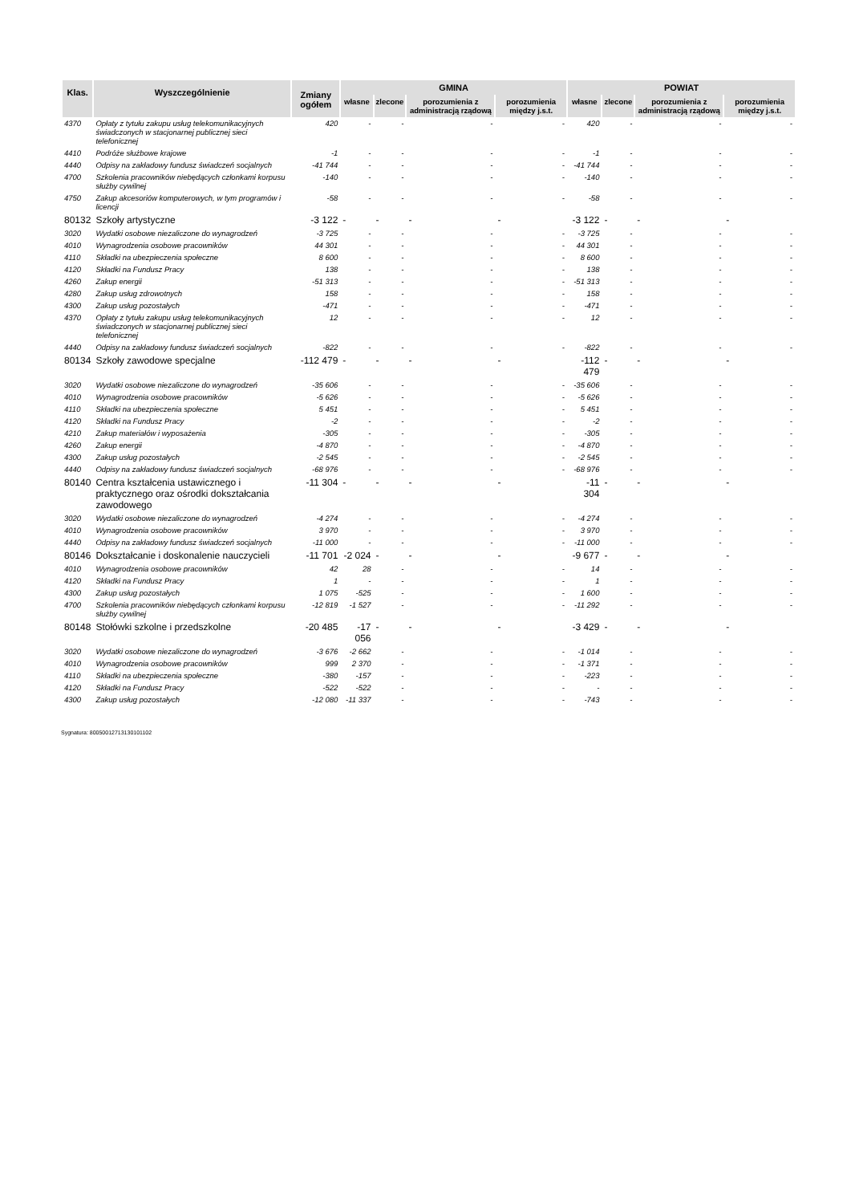| Klas. | Wyszczególnienie | Zmiany ogółem | GMINA | | | | POWIAT | | | |
| --- | --- | --- | --- | --- | --- | --- | --- | --- | --- | --- |
| | | | własne | zlecone | porozumienia z administracją rządową | porozumienia między j.s.t. | własne | zlecone | porozumienia z administracją rządową | porozumienia między j.s.t. |
| 4370 | Opłaty z tytułu zakupu usług telekomunikacyjnych świadczonych w stacjonarnej publicznej sieci telefonicznej | 420 | - | - | - | - | 420 | - | - | - |
| 4410 | Podróże służbowe krajowe | -1 | - | - | - | - | -1 | - | - | - |
| 4440 | Odpisy na zakładowy fundusz świadczeń socjalnych | -41 744 | - | - | - | - | -41 744 | - | - | - |
| 4700 | Szkolenia pracowników niebędących członkami korpusu służby cywilnej | -140 | - | - | - | - | -140 | - | - | - |
| 4750 | Zakup akcesoriów komputerowych, w tym programów i licencji | -58 | - | - | - | - | -58 | - | - | - |
| 80132 | Szkoły artystyczne | -3 122 | - | - | - | - | -3 122 | - | - | - |
| 3020 | Wydatki osobowe niezaliczone do wynagrodzeń | -3 725 | - | - | - | - | -3 725 | - | - | - |
| 4010 | Wynagrodzenia osobowe pracowników | 44 301 | - | - | - | - | 44 301 | - | - | - |
| 4110 | Składki na ubezpieczenia społeczne | 8 600 | - | - | - | - | 8 600 | - | - | - |
| 4120 | Składki na Fundusz Pracy | 138 | - | - | - | - | 138 | - | - | - |
| 4260 | Zakup energii | -51 313 | - | - | - | - | -51 313 | - | - | - |
| 4280 | Zakup usług zdrowotnych | 158 | - | - | - | - | 158 | - | - | - |
| 4300 | Zakup usług pozostałych | -471 | - | - | - | - | -471 | - | - | - |
| 4370 | Opłaty z tytułu zakupu usług telekomunikacyjnych świadczonych w stacjonarnej publicznej sieci telefonicznej | 12 | - | - | - | - | 12 | - | - | - |
| 4440 | Odpisy na zakładowy fundusz świadczeń socjalnych | -822 | - | - | - | - | -822 | - | - | - |
| 80134 | Szkoły zawodowe specjalne | -112 479 | - | - | - | - | -112 479 | - | - | - |
| 3020 | Wydatki osobowe niezaliczone do wynagrodzeń | -35 606 | - | - | - | - | -35 606 | - | - | - |
| 4010 | Wynagrodzenia osobowe pracowników | -5 626 | - | - | - | - | -5 626 | - | - | - |
| 4110 | Składki na ubezpieczenia społeczne | 5 451 | - | - | - | - | 5 451 | - | - | - |
| 4120 | Składki na Fundusz Pracy | -2 | - | - | - | - | -2 | - | - | - |
| 4210 | Zakup materiałów i wyposażenia | -305 | - | - | - | - | -305 | - | - | - |
| 4260 | Zakup energii | -4 870 | - | - | - | - | -4 870 | - | - | - |
| 4300 | Zakup usług pozostałych | -2 545 | - | - | - | - | -2 545 | - | - | - |
| 4440 | Odpisy na zakładowy fundusz świadczeń socjalnych | -68 976 | - | - | - | - | -68 976 | - | - | - |
| 80140 | Centra kształcenia ustawicznego i praktycznego oraz ośrodki dokształcania zawodowego | -11 304 | - | - | - | - | -11 304 | - | - | - |
| 3020 | Wydatki osobowe niezaliczone do wynagrodzeń | -4 274 | - | - | - | - | -4 274 | - | - | - |
| 4010 | Wynagrodzenia osobowe pracowników | 3 970 | - | - | - | - | 3 970 | - | - | - |
| 4440 | Odpisy na zakładowy fundusz świadczeń socjalnych | -11 000 | - | - | - | - | -11 000 | - | - | - |
| 80146 | Dokształcanie i doskonalenie nauczycieli | -11 701 | -2 024 | - | - | - | -9 677 | - | - | - |
| 4010 | Wynagrodzenia osobowe pracowników | 42 | 28 | - | - | - | 14 | - | - | - |
| 4120 | Składki na Fundusz Pracy | 1 | - | - | - | - | 1 | - | - | - |
| 4300 | Zakup usług pozostałych | 1 075 | -525 | - | - | - | 1 600 | - | - | - |
| 4700 | Szkolenia pracowników niebędących członkami korpusu służby cywilnej | -12 819 | -1 527 | - | - | - | -11 292 | - | - | - |
| 80148 | Stołówki szkolne i przedszkolne | -20 485 | -17 056 | - | - | - | -3 429 | - | - | - |
| 3020 | Wydatki osobowe niezaliczone do wynagrodzeń | -3 676 | -2 662 | - | - | - | -1 014 | - | - | - |
| 4010 | Wynagrodzenia osobowe pracowników | 999 | 2 370 | - | - | - | -1 371 | - | - | - |
| 4110 | Składki na ubezpieczenia społeczne | -380 | -157 | - | - | - | -223 | - | - | - |
| 4120 | Składki na Fundusz Pracy | -522 | -522 | - | - | - | - | - | - | - |
| 4300 | Zakup usług pozostałych | -12 080 | -11 337 | - | - | - | -743 | - | - | - |
Sygnatura: 80050012713130101102